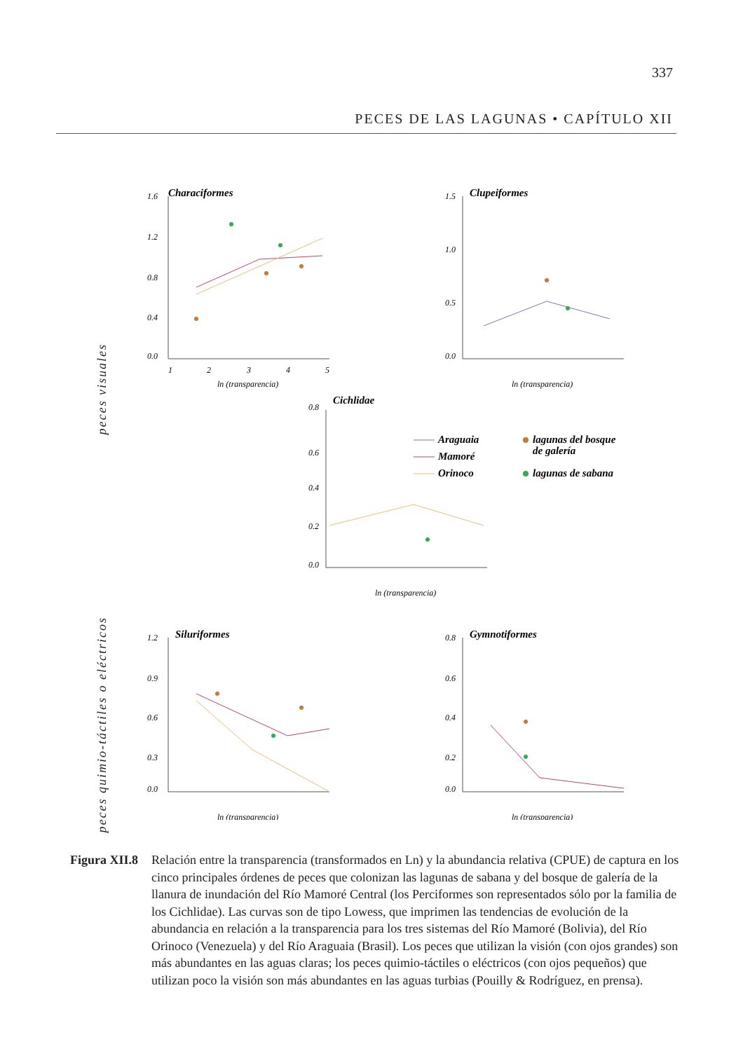337
PECES DE LAS LAGUNAS • CAPÍTULO XII
peces visuales
peces quimio-táctiles o eléctricos
Characiformes
1.6
1.2
0.8
0.4
0.0
1
2
3
4
5
ln (transparencia)
Clupeiformes
1.5
1.0
0.5
0.0
ln (transparencia)
Cichlidae
0.8
0.6
0.4
0.2
0.0
ln (transparencia)
Araguaia
Mamoré
Orinoco
lagunas del bosque
de galería
lagunas de sabana
Siluriformes
1.2
0.9
0.6
0.3
0.0
ln (transparencia)
Gymnotiformes
0.8
0.6
0.4
0.2
0.0
ln (transparencia)
Figura XII.8 Relación entre la transparencia (transformados en Ln) y la abundancia relativa (CPUE) de captura en los cinco principales órdenes de peces que colonizan las lagunas de sabana y del bosque de galería de la llanura de inundación del Río Mamoré Central (los Perciformes son representados sólo por la familia de los Cichlidae). Las curvas son de tipo Lowess, que imprimen las tendencias de evolución de la abundancia en relación a la transparencia para los tres sistemas del Río Mamoré (Bolivia), del Río Orinoco (Venezuela) y del Río Araguaia (Brasil). Los peces que utilizan la visión (con ojos grandes) son más abundantes en las aguas claras; los peces quimio-táctiles o eléctricos (con ojos pequeños) que utilizan poco la visión son más abundantes en las aguas turbias (Pouilly & Rodríguez, en prensa).